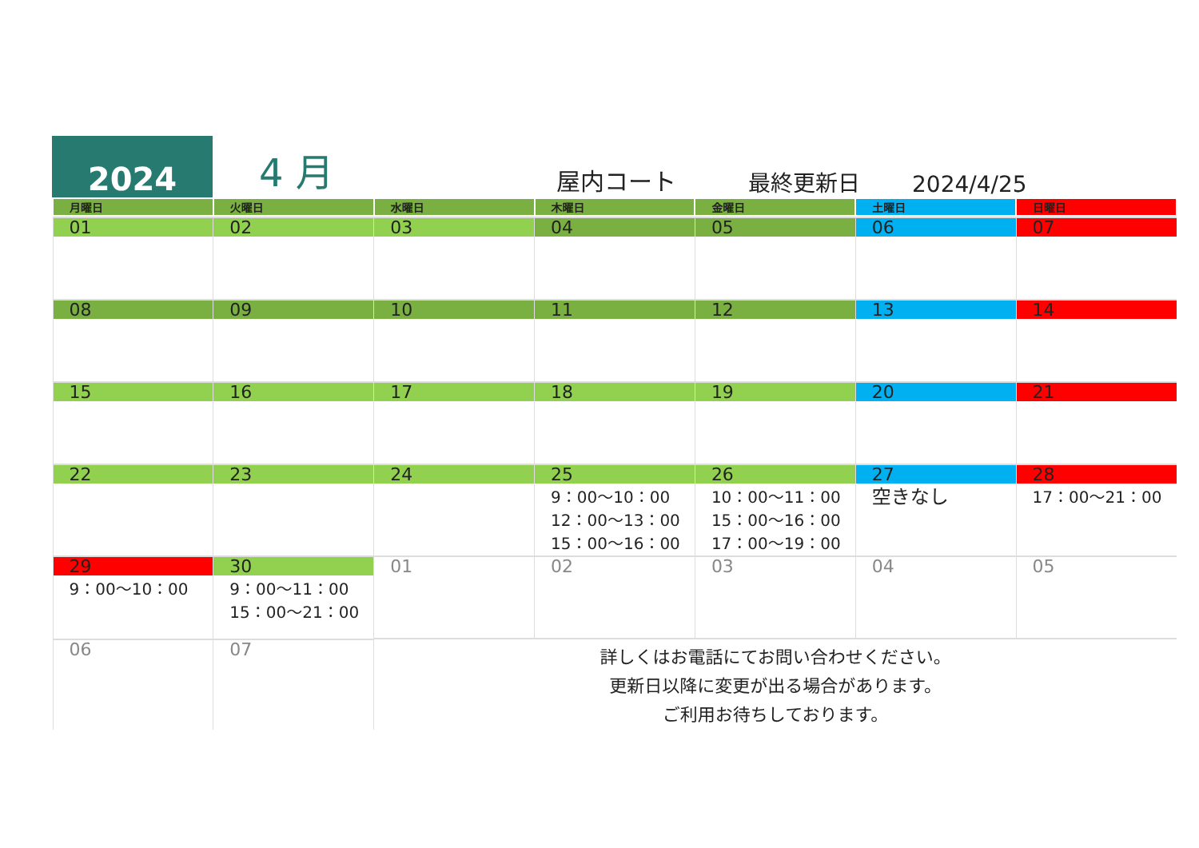2024
4 月
屋内コート
最終更新日
2024/4/25
| 月曜日 | 火曜日 | 水曜日 | 木曜日 | 金曜日 | 土曜日 | 日曜日 |
| --- | --- | --- | --- | --- | --- | --- |
| 01 | 02 | 03 | 04 | 05 | 06 | 07 |
| 08 | 09 | 10 | 11 | 12 | 13 | 14 |
| 15 | 16 | 17 | 18 | 19 | 20 | 21 |
| 22 | 23 | 24 | 25 9：00～10：00 12：00～13：00 15：00～16：00 | 26 10：00～11：00 15：00～16：00 17：00～19：00 | 27 空きなし | 28 17：00～21：00 |
| 29 9：00～10：00 | 30 9：00～11：00 15：00～21：00 | 01 | 02 | 03 | 04 | 05 |
| 06 | 07 | 詳しくはお電話にてお問い合わせください。 更新日以降に変更が出る場合があります。 ご利用お待ちしております。 | | | | |